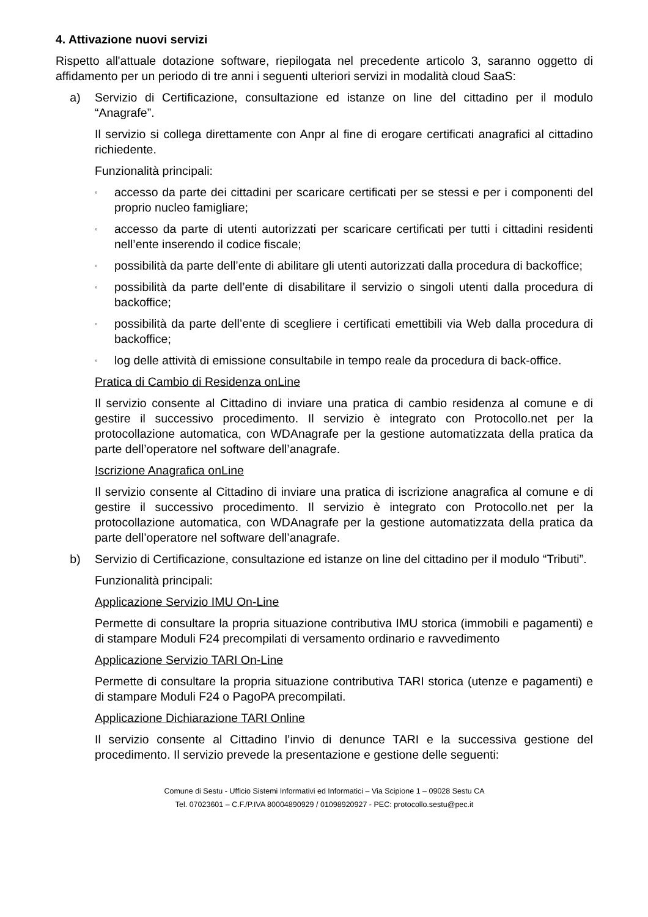4. Attivazione nuovi servizi
Rispetto all'attuale dotazione software, riepilogata nel precedente articolo 3, saranno oggetto di affidamento per un periodo di tre anni i seguenti ulteriori servizi in modalità cloud SaaS:
a) Servizio di Certificazione, consultazione ed istanze on line del cittadino per il modulo “Anagrafe”.
Il servizio si collega direttamente con Anpr al fine di erogare certificati anagrafici al cittadino richiedente.
Funzionalità principali:
◦
accesso da parte dei cittadini per scaricare certificati per se stessi e per i componenti del proprio nucleo famigliare;
◦
accesso da parte di utenti autorizzati per scaricare certificati per tutti i cittadini residenti nell’ente inserendo il codice fiscale;
◦
possibilità da parte dell’ente di abilitare gli utenti autorizzati dalla procedura di backoffice;
◦
possibilità da parte dell’ente di disabilitare il servizio o singoli utenti dalla procedura di backoffice;
◦
possibilità da parte dell’ente di scegliere i certificati emettibili via Web dalla procedura di backoffice;
◦
log delle attività di emissione consultabile in tempo reale da procedura di back-office.
Pratica di Cambio di Residenza onLine
Il servizio consente al Cittadino di inviare una pratica di cambio residenza al comune e di gestire il successivo procedimento. Il servizio è integrato con Protocollo.net per la protocollazione automatica, con WDAnagrafe per la gestione automatizzata della pratica da parte dell’operatore nel software dell’anagrafe.
Iscrizione Anagrafica onLine
Il servizio consente al Cittadino di inviare una pratica di iscrizione anagrafica al comune e di gestire il successivo procedimento. Il servizio è integrato con Protocollo.net per la protocollazione automatica, con WDAnagrafe per la gestione automatizzata della pratica da parte dell’operatore nel software dell’anagrafe.
b) Servizio di Certificazione, consultazione ed istanze on line del cittadino per il modulo “Tributi”.
Funzionalità principali:
Applicazione Servizio IMU On-Line
Permette di consultare la propria situazione contributiva IMU storica (immobili e pagamenti) e di stampare Moduli F24 precompilati di versamento ordinario e ravvedimento
Applicazione Servizio TARI On-Line
Permette di consultare la propria situazione contributiva TARI storica (utenze e pagamenti) e di stampare Moduli F24 o PagoPA precompilati.
Applicazione Dichiarazione TARI Online
Il servizio consente al Cittadino l’invio di denunce TARI e la successiva gestione del procedimento. Il servizio prevede la presentazione e gestione delle seguenti:
Comune di Sestu - Ufficio Sistemi Informativi ed Informatici – Via Scipione 1 – 09028 Sestu CA
Tel. 07023601 – C.F./P.IVA 80004890929 / 01098920927 - PEC: protocollo.sestu@pec.it